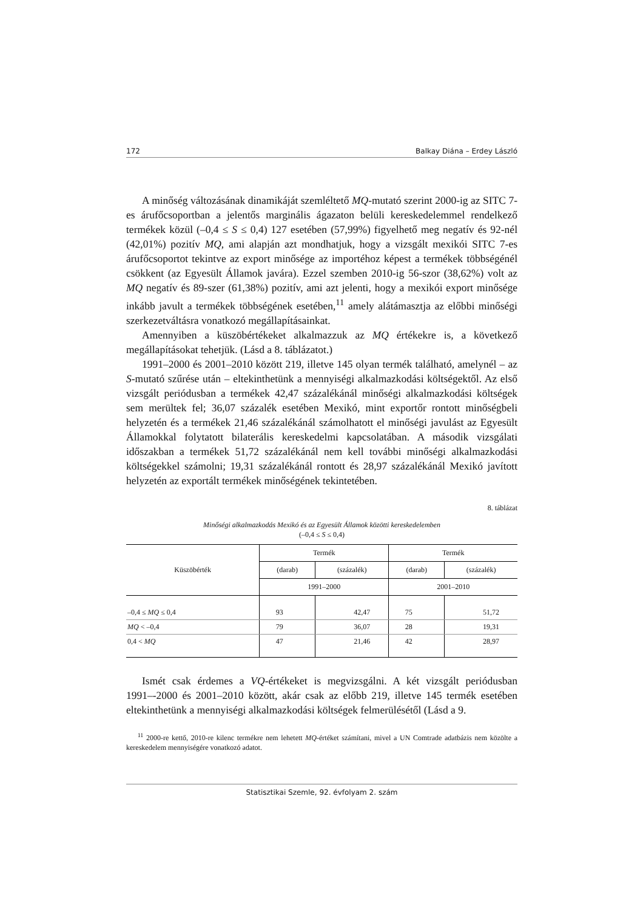172 Balkay Diána – Erdey László
A minőség változásának dinamikáját szemléltető MQ-mutató szerint 2000-ig az SITC 7-es árufőcsoportban a jelentős marginális ágazaton belüli kereskedelemmel rendelkező termékek közül (–0,4 ≤ S ≤ 0,4) 127 esetében (57,99%) figyelhető meg negatív és 92-nél (42,01%) pozitív MQ, ami alapján azt mondhatjuk, hogy a vizsgált mexikói SITC 7-es árufőcsoportot tekintve az export minősége az importéhoz képest a termékek többségénél csökkent (az Egyesült Államok javára). Ezzel szemben 2010-ig 56-szor (38,62%) volt az MQ negatív és 89-szer (61,38%) pozitív, ami azt jelenti, hogy a mexikói export minősége inkább javult a termékek többségének esetében,<sup>11</sup> amely alátámasztja az előbbi minőségi szerkezetváltásra vonatkozó megállapításainkat.
Amennyiben a küszöbértékeket alkalmazzuk az MQ értékekre is, a következő megállapításokat tehetjük. (Lásd a 8. táblázatot.)
1991–2000 és 2001–2010 között 219, illetve 145 olyan termék található, amelynél – az S-mutató szűrése után – eltekinthetünk a mennyiségi alkalmazkodási költségektől. Az első vizsgált periódusban a termékek 42,47 százalékánál minőségi alkalmazkodási költségek sem merültek fel; 36,07 százalék esetében Mexikó, mint exportőr rontott minőségbeli helyzetén és a termékek 21,46 százalékánál számolhatott el minőségi javulást az Egyesült Államokkal folytatott bilaterális kereskedelmi kapcsolatában. A második vizsgálati időszakban a termékek 51,72 százalékánál nem kell további minőségi alkalmazkodási költségekkel számolni; 19,31 százalékánál rontott és 28,97 százalékánál Mexikó javított helyzetén az exportált termékek minőségének tekintetében.
8. táblázat
Minőségi alkalmazkodás Mexikó és az Egyesült Államok közötti kereskedelemben
(–0,4 ≤ S ≤ 0,4)
| Küszöbérték | Termék | | Termék | |
| --- | --- | --- | --- | --- |
| | (darab) | (százalék) | (darab) | (százalék) |
| | 1991–2000 | | 2001–2010 | |
| –0,4 ≤ MQ ≤ 0,4 | 93 | 42,47 | 75 | 51,72 |
| MQ < –0,4 | 79 | 36,07 | 28 | 19,31 |
| 0,4 < MQ | 47 | 21,46 | 42 | 28,97 |
Ismét csak érdemes a VQ-értékeket is megvizsgálni. A két vizsgált periódusban 1991–-2000 és 2001–2010 között, akár csak az előbb 219, illetve 145 termék esetében eltekinthetünk a mennyiségi alkalmazkodási költségek felmerülésétől (Lásd a 9.
<sup>11</sup> 2000-re kettő, 2010-re kilenc termékre nem lehetett MQ-értéket számítani, mivel a UN Comtrade adatbázis nem közölte a kereskedelem mennyiségére vonatkozó adatot.
Statisztikai Szemle, 92. évfolyam 2. szám